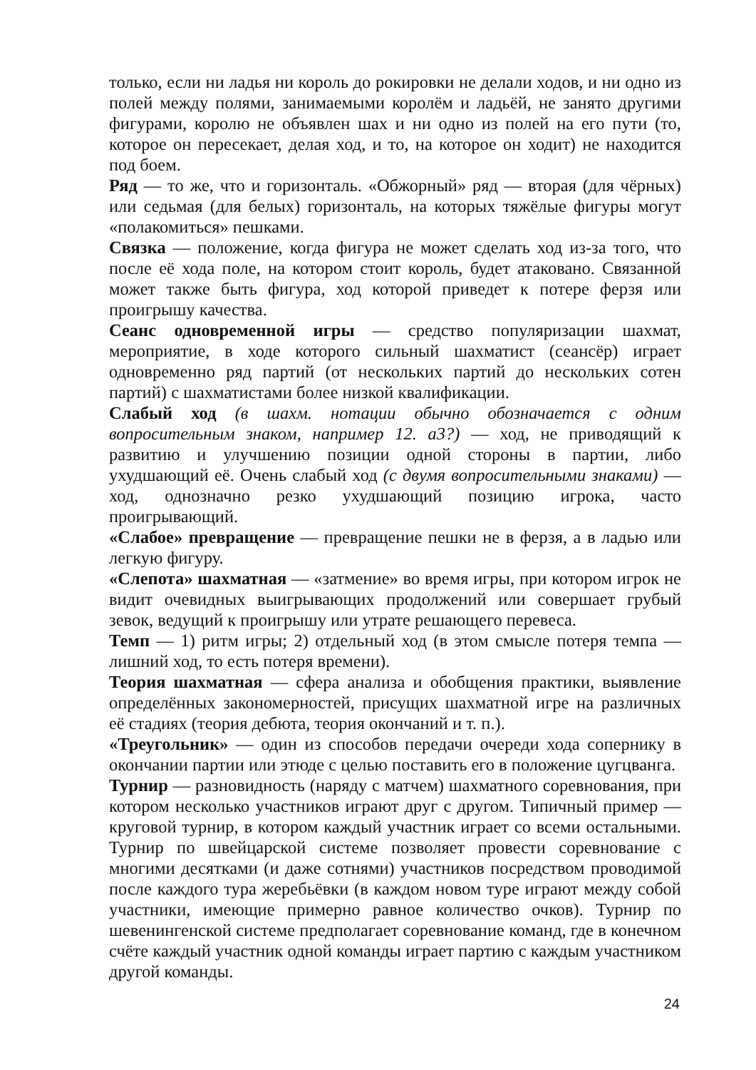только, если ни ладья ни король до рокировки не делали ходов, и ни одно из полей между полями, занимаемыми королём и ладьёй, не занято другими фигурами, королю не объявлен шах и ни одно из полей на его пути (то, которое он пересекает, делая ход, и то, на которое он ходит) не находится под боем.
Ряд — то же, что и горизонталь. «Обжорный» ряд — вторая (для чёрных) или седьмая (для белых) горизонталь, на которых тяжёлые фигуры могут «полакомиться» пешками.
Связка — положение, когда фигура не может сделать ход из-за того, что после её хода поле, на котором стоит король, будет атаковано. Связанной может также быть фигура, ход которой приведет к потере ферзя или проигрышу качества.
Сеанс одновременной игры — средство популяризации шахмат, мероприятие, в ходе которого сильный шахматист (сеансёр) играет одновременно ряд партий (от нескольких партий до нескольких сотен партий) с шахматистами более низкой квалификации.
Слабый ход (в шахм. нотации обычно обозначается с одним вопросительным знаком, например 12. a3?) — ход, не приводящий к развитию и улучшению позиции одной стороны в партии, либо ухудшающий её. Очень слабый ход (с двумя вопросительными знаками) — ход, однозначно резко ухудшающий позицию игрока, часто проигрывающий.
«Слабое» превращение — превращение пешки не в ферзя, а в ладью или легкую фигуру.
«Слепота» шахматная — «затмение» во время игры, при котором игрок не видит очевидных выигрывающих продолжений или совершает грубый зевок, ведущий к проигрышу или утрате решающего перевеса.
Темп — 1) ритм игры; 2) отдельный ход (в этом смысле потеря темпа — лишний ход, то есть потеря времени).
Теория шахматная — сфера анализа и обобщения практики, выявление определённых закономерностей, присущих шахматной игре на различных её стадиях (теория дебюта, теория окончаний и т. п.).
«Треугольник» — один из способов передачи очереди хода сопернику в окончании партии или этюде с целью поставить его в положение цугцванга.
Турнир — разновидность (наряду с матчем) шахматного соревнования, при котором несколько участников играют друг с другом. Типичный пример — круговой турнир, в котором каждый участник играет со всеми остальными. Турнир по швейцарской системе позволяет провести соревнование с многими десятками (и даже сотнями) участников посредством проводимой после каждого тура жеребьёвки (в каждом новом туре играют между собой участники, имеющие примерно равное количество очков). Турнир по шевенингенской системе предполагает соревнование команд, где в конечном счёте каждый участник одной команды играет партию с каждым участником другой команды.
24